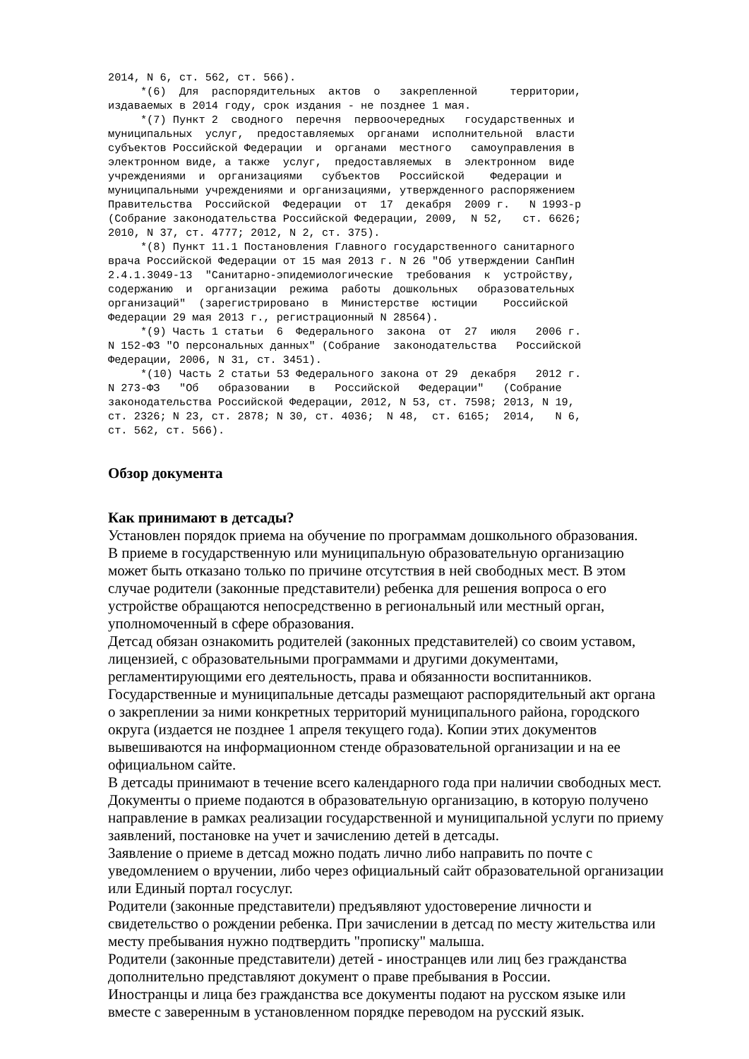2014, N 6, ст. 562, ст. 566).
     *(6)  Для  распорядительных  актов  о   закрепленной     территории,
издаваемых в 2014 году, срок издания - не позднее 1 мая.
     *(7) Пункт 2  сводного  перечня  первоочередных   государственных и
муниципальных  услуг,  предоставляемых  органами  исполнительной  власти
субъектов Российской Федерации  и  органами  местного   самоуправления в
электронном виде, а также  услуг,  предоставляемых  в  электронном  виде
учреждениями  и  организациями   субъектов   Российской    Федерации и
муниципальными учреждениями и организациями, утвержденного распоряжением
Правительства  Российской  Федерации  от  17  декабря  2009 г.   N 1993-р
(Собрание законодательства Российской Федерации, 2009,  N 52,   ст. 6626;
2010, N 37, ст. 4777; 2012, N 2, ст. 375).
     *(8) Пункт 11.1 Постановления Главного государственного санитарного
врача Российской Федерации от 15 мая 2013 г. N 26 "Об утверждении СанПиН
2.4.1.3049-13  "Санитарно-эпидемиологические  требования  к  устройству,
содержанию  и  организации  режима  работы  дошкольных   образовательных
организаций"  (зарегистрировано  в  Министерстве  юстиции    Российской
Федерации 29 мая 2013 г., регистрационный N 28564).
     *(9) Часть 1 статьи  6  Федерального  закона  от  27  июля   2006 г.
N 152-ФЗ "О персональных данных" (Собрание  законодательства   Российской
Федерации, 2006, N 31, ст. 3451).
     *(10) Часть 2 статьи 53 Федерального закона от 29  декабря   2012 г.
N 273-ФЗ   "Об   образовании   в   Российской   Федерации"   (Собрание
законодательства Российской Федерации, 2012, N 53, ст. 7598; 2013, N 19,
ст. 2326; N 23, ст. 2878; N 30, ст. 4036;  N 48,  ст. 6165;  2014,   N 6,
ст. 562, ст. 566).
Обзор документа
Как принимают в детсады?
Установлен порядок приема на обучение по программам дошкольного образования.
В приеме в государственную или муниципальную образовательную организацию может быть отказано только по причине отсутствия в ней свободных мест. В этом случае родители (законные представители) ребенка для решения вопроса о его устройстве обращаются непосредственно в региональный или местный орган, уполномоченный в сфере образования.
Детсад обязан ознакомить родителей (законных представителей) со своим уставом, лицензией, с образовательными программами и другими документами, регламентирующими его деятельность, права и обязанности воспитанников.
Государственные и муниципальные детсады размещают распорядительный акт органа о закреплении за ними конкретных территорий муниципального района, городского округа (издается не позднее 1 апреля текущего года). Копии этих документов вывешиваются на информационном стенде образовательной организации и на ее официальном сайте.
В детсады принимают в течение всего календарного года при наличии свободных мест.
Документы о приеме подаются в образовательную организацию, в которую получено направление в рамках реализации государственной и муниципальной услуги по приему заявлений, постановке на учет и зачислению детей в детсады.
Заявление о приеме в детсад можно подать лично либо направить по почте с уведомлением о вручении, либо через официальный сайт образовательной организации или Единый портал госуслуг.
Родители (законные представители) предъявляют удостоверение личности и свидетельство о рождении ребенка. При зачислении в детсад по месту жительства или месту пребывания нужно подтвердить "прописку" малыша.
Родители (законные представители) детей - иностранцев или лиц без гражданства дополнительно представляют документ о праве пребывания в России.
Иностранцы и лица без гражданства все документы подают на русском языке или вместе с заверенным в установленном порядке переводом на русский язык.